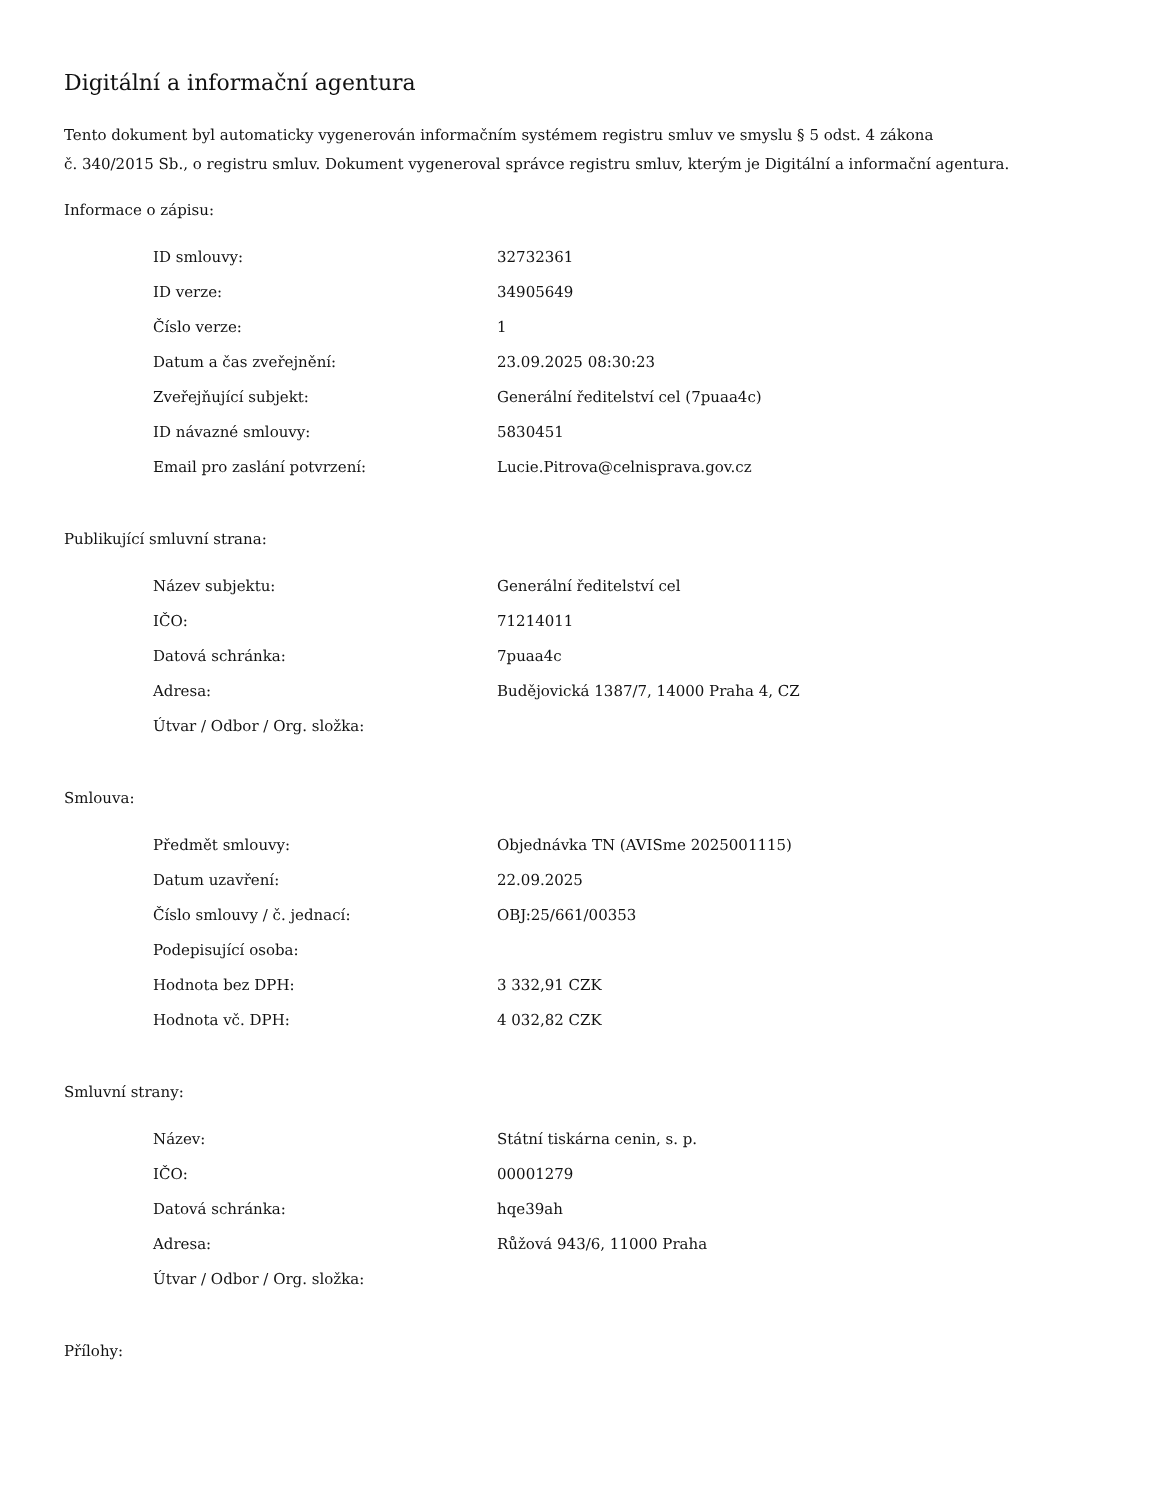Digitální a informační agentura
Tento dokument byl automaticky vygenerován informačním systémem registru smluv ve smyslu § 5 odst. 4 zákona
č. 340/2015 Sb., o registru smluv. Dokument vygeneroval správce registru smluv, kterým je Digitální a informační agentura.
Informace o zápisu:
| ID smlouvy: | 32732361 |
| ID verze: | 34905649 |
| Číslo verze: | 1 |
| Datum a čas zveřejnění: | 23.09.2025 08:30:23 |
| Zveřejňující subjekt: | Generální ředitelství cel (7puaa4c) |
| ID návazné smlouvy: | 5830451 |
| Email pro zaslání potvrzení: | Lucie.Pitrova@celnisprava.gov.cz |
Publikující smluvní strana:
| Název subjektu: | Generální ředitelství cel |
| IČO: | 71214011 |
| Datová schránka: | 7puaa4c |
| Adresa: | Budějovická 1387/7, 14000 Praha 4, CZ |
| Útvar / Odbor / Org. složka: | |
Smlouva:
| Předmět smlouvy: | Objednávka TN (AVISme 2025001115) |
| Datum uzavření: | 22.09.2025 |
| Číslo smlouvy / č. jednací: | OBJ:25/661/00353 |
| Podepisující osoba: | |
| Hodnota bez DPH: | 3 332,91 CZK |
| Hodnota vč. DPH: | 4 032,82 CZK |
Smluvní strany:
| Název: | Státní tiskárna cenin, s. p. |
| IČO: | 00001279 |
| Datová schránka: | hqe39ah |
| Adresa: | Růžová 943/6, 11000 Praha |
| Útvar / Odbor / Org. složka: | |
Přílohy: